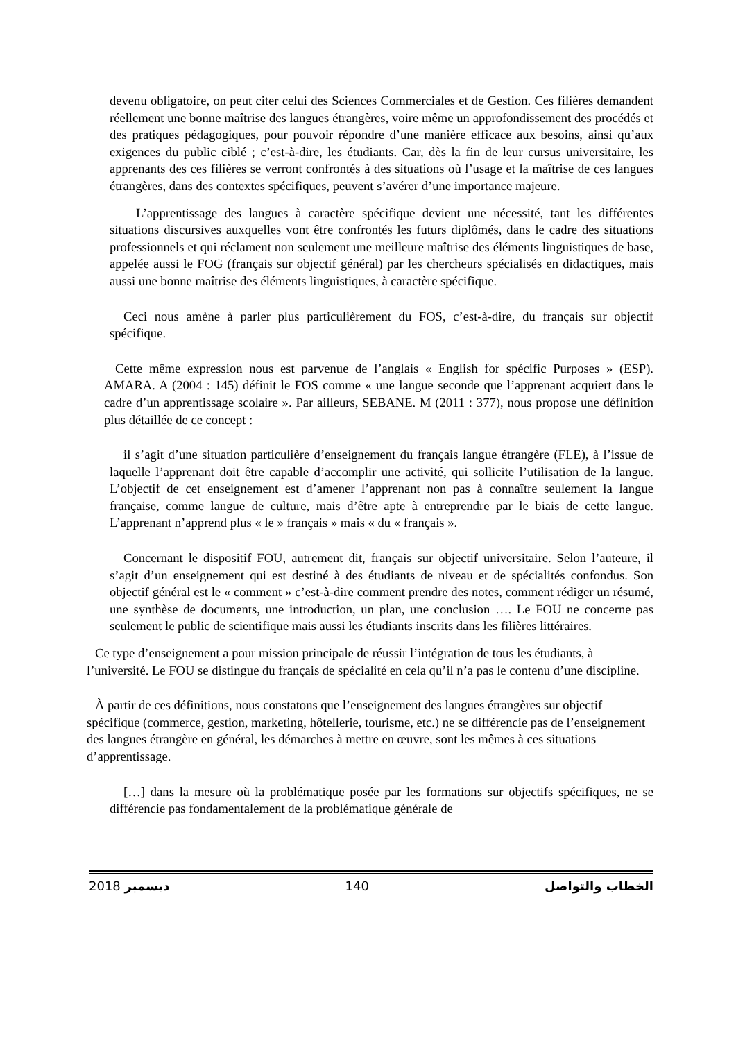devenu obligatoire, on peut citer celui des Sciences Commerciales et de Gestion. Ces filières demandent réellement une bonne maîtrise des langues étrangères, voire même un approfondissement des procédés et des pratiques pédagogiques, pour pouvoir répondre d’une manière efficace aux besoins, ainsi qu’aux exigences du public ciblé ; c’est-à-dire, les étudiants. Car, dès la fin de leur cursus universitaire, les apprenants des ces filières se verront confrontés à des situations où l’usage et la maîtrise de ces langues étrangères, dans des contextes spécifiques, peuvent s’avérer d’une importance majeure.
L’apprentissage des langues à caractère spécifique devient une nécessité, tant les différentes situations discursives auxquelles vont être confrontés les futurs diplômés, dans le cadre des situations professionnels et qui réclament non seulement une meilleure maîtrise des éléments linguistiques de base, appelée aussi le FOG (français sur objectif général) par les chercheurs spécialisés en didactiques, mais aussi une bonne maîtrise des éléments linguistiques, à caractère spécifique.
Ceci nous amène à parler plus particulièrement du FOS, c’est-à-dire, du français sur objectif spécifique.
Cette même expression nous est parvenue de l’anglais « English for spécific Purposes » (ESP). AMARA. A (2004 : 145) définit le FOS comme « une langue seconde que l’apprenant acquiert dans le cadre d’un apprentissage scolaire ». Par ailleurs, SEBANE. M (2011 : 377), nous propose une définition plus détaillée de ce concept :
il s’agit d’une situation particulière d’enseignement du français langue étrangère (FLE), à l’issue de laquelle l’apprenant doit être capable d’accomplir une activité, qui sollicite l’utilisation de la langue. L’objectif de cet enseignement est d’amener l’apprenant non pas à connaître seulement la langue française, comme langue de culture, mais d’être apte à entreprendre par le biais de cette langue. L’apprenant n’apprend plus « le » français » mais « du « français ».
Concernant le dispositif FOU, autrement dit, français sur objectif universitaire. Selon l’auteure, il s’agit d’un enseignement qui est destiné à des étudiants de niveau et de spécialités confondus. Son objectif général est le « comment » c’est-à-dire comment prendre des notes, comment rédiger un résumé, une synthèse de documents, une introduction, un plan, une conclusion …. Le FOU ne concerne pas seulement le public de scientifique mais aussi les étudiants inscrits dans les filières littéraires.
Ce type d’enseignement a pour mission principale de réussir l’intégration de tous les étudiants, à l’université. Le FOU se distingue du français de spécialité en cela qu’il n’a pas le contenu d’une discipline.
À partir de ces définitions, nous constatons que l’enseignement des langues étrangères sur objectif spécifique (commerce, gestion, marketing, hôtellerie, tourisme, etc.) ne se différencie pas de l’enseignement des langues étrangère en général, les démarches à mettre en œuvre, sont les mêmes à ces situations d’apprentissage.
[…] dans la mesure où la problématique posée par les formations sur objectifs spécifiques, ne se différencie pas fondamentalement de la problématique générale de
2018 ديسمبر 140 الخطاب والتواصل